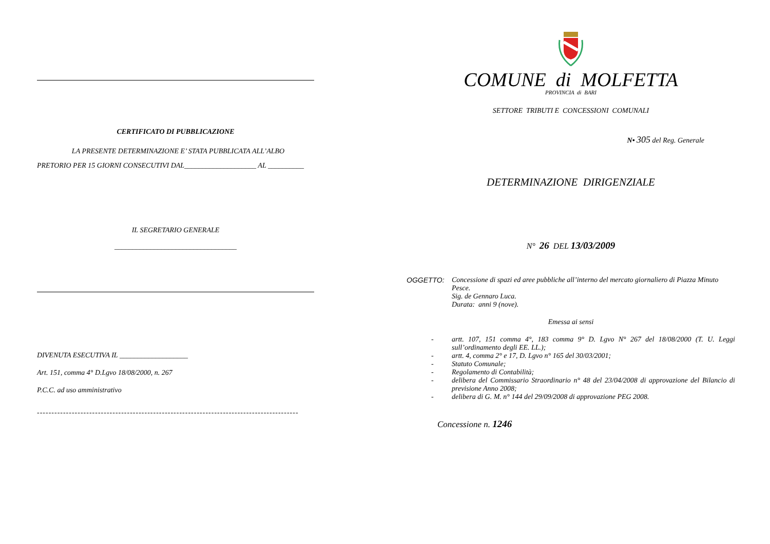CERTIFICATO DI PUBBLICAZIONE
LA PRESENTE DETERMINAZIONE E’ STATA PUBBLICATA ALL’ALBO
PRETORIO PER 15 GIORNI CONSECUTIVI DAL____________________ AL __________
IL SEGRETARIO GENERALE
__________________________________
DIVENUTA ESECUTIVA IL ___________________
Art. 151, comma 4° D.Lgvo 18/08/2000, n. 267
P.C.C. ad uso amministrativo
------------------------------------------------------------------------------------------
COMUNE di MOLFETTA
PROVINCIA di BARI
SETTORE TRIBUTI E CONCESSIONI COMUNALI
N• 305 del Reg. Generale
DETERMINAZIONE DIRIGENZIALE
N° 26 DEL 13/03/2009
OGGETTO: Concessione di spazi ed aree pubbliche all’interno del mercato giornaliero di Piazza Minuto Pesce.
Sig. de Gennaro Luca.
Durata: anni 9 (nove).
Emessa ai sensi
- artt. 107, 151 comma 4°, 183 comma 9° D. Lgvo N° 267 del 18/08/2000 (T. U. Leggi sull’ordinamento degli EE. LL.);
- artt. 4, comma 2° e 17, D. Lgvo n° 165 del 30/03/2001;
- Statuto Comunale;
- Regolamento di Contabilità;
- delibera del Commissario Straordinario n° 48 del 23/04/2008 di approvazione del Bilancio di previsione Anno 2008;
- delibera di G. M. n° 144 del 29/09/2008 di approvazione PEG 2008.
Concessione n. 1246